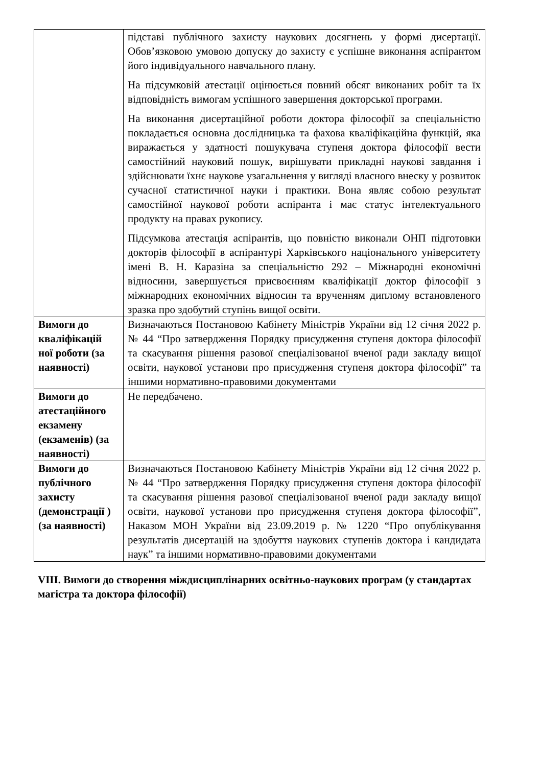| | підставі публічного захисту наукових досягнень у формі дисертації. Обов’язковою умовою допуску до захисту є успішне виконання аспірантом його індивідуального навчального плану. На підсумковій атестації оцінюється повний обсяг виконаних робіт та їх відповідність вимогам успішного завершення докторської програми. На виконання дисертаційної роботи доктора філософії за спеціальністю покладається основна дослідницька та фахова кваліфікаційна функцій, яка виражається у здатності пошукувача ступеня доктора філософії вести самостійний науковий пошук, вирішувати прикладні наукові завдання і здійснювати їхнє наукове узагальнення у вигляді власного внеску у розвиток сучасної статистичної науки і практики. Вона являє собою результат самостійної наукової роботи аспіранта і має статус інтелектуального продукту на правах рукопису. Підсумкова атестація аспірантів, що повністю виконали ОНП підготовки докторів філософії в аспірантурі Харківського національного університету імені В. Н. Каразіна за спеціальністю 292 – Міжнародні економічні відносини, завершується присвоєнням кваліфікації доктор філософії з міжнародних економічних відносин та врученням диплому встановленого зразка про здобутий ступінь вищої освіти. |
| Вимоги до кваліфікацій ної роботи (за наявності) | Визначаються Постановою Кабінету Міністрів України від 12 січня 2022 р. № 44 “Про затвердження Порядку присудження ступеня доктора філософії та скасування рішення разової спеціалізованої вченої ради закладу вищої освіти, наукової установи про присудження ступеня доктора філософії” та іншими нормативно-правовими документами |
| Вимоги до атестаційного екзамену (екзаменів) (за наявності) | Не передбачено. |
| Вимоги до публічного захисту (демонстрації ) (за наявності) | Визначаються Постановою Кабінету Міністрів України від 12 січня 2022 р. № 44 “Про затвердження Порядку присудження ступеня доктора філософії та скасування рішення разової спеціалізованої вченої ради закладу вищої освіти, наукової установи про присудження ступеня доктора філософії”, Наказом МОН України від 23.09.2019 р. № 1220 “Про опублікування результатів дисертацій на здобуття наукових ступенів доктора і кандидата наук” та іншими нормативно-правовими документами |
VIII. Вимоги до створення міждисциплінарних освітньо-наукових програм (у стандартах магістра та доктора філософії)